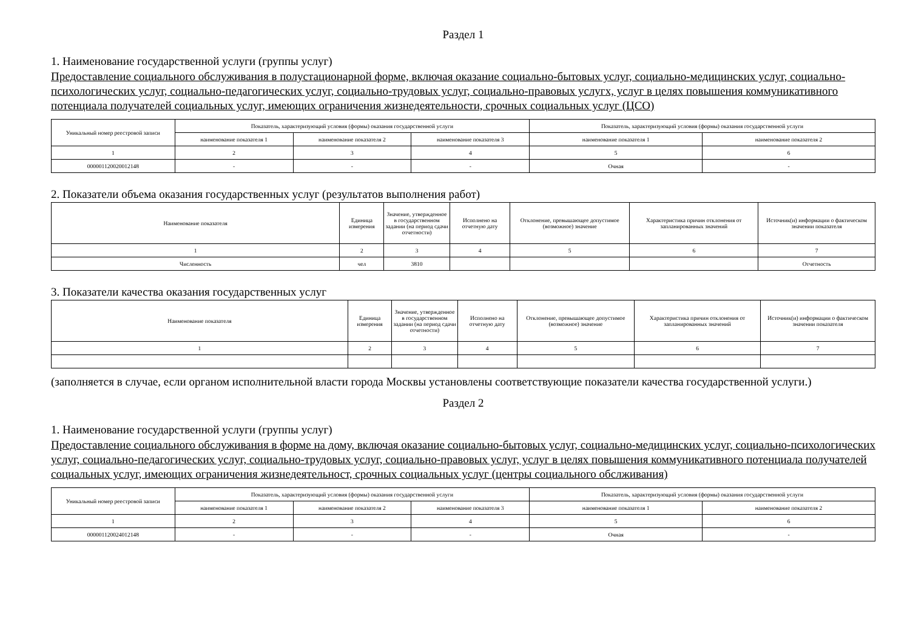Раздел 1
1. Наименование государственной услуги (группы услуг)
Предоставление социального обслуживания в полустационарной форме, включая оказание социально-бытовых услуг, социально-медицинских услуг, социально-психологических услуг, социально-педагогических услуг, социально-трудовых услуг, социально-правовых услугх, услуг в целях повышения коммуникативного потенциала получателей социальных услуг, имеющих ограничения жизнедеятельности, срочных социальных услуг (ЦСО)
| Уникальный номер реестровой записи | Показатель, характеризующий условия (формы) оказания государственной услуги | | | Показатель, характеризующий условия (формы) оказания государственной услуги | |
| --- | --- | --- | --- | --- | --- |
| | наименование показателя 1 | наименование показателя 2 | наименование показателя 3 | наименование показателя 1 | наименование показателя 2 |
| 1 | 2 | 3 | 4 | 5 | 6 |
| 000001120020012148 | - | - | - | Очная | - |
2. Показатели объема оказания государственных услуг (результатов выполнения работ)
| Наименование показателя | Единица измерения | Значение, утвержденное в государственном задании (на период сдачи отчетности) | Исполнено на отчетную дату | Отклонение, превышающее допустимое (возможное) значение | Характеристика причин отклонения от запланированных значений | Источник(и) информации о фактическом значении показателя |
| --- | --- | --- | --- | --- | --- | --- |
| 1 | 2 | 3 | 4 | 5 | 6 | 7 |
| Численность | чел | 3810 | | | | Отчетность |
3. Показатели качества оказания государственных услуг
| Наименование показателя | Единица измерения | Значение, утвержденное в государственном задании (на период сдачи отчетности) | Исполнено на отчетную дату | Отклонение, превышающее допустимое (возможное) значение | Характеристика причин отклонения от запланированных значений | Источник(и) информации о фактическом значении показателя |
| --- | --- | --- | --- | --- | --- | --- |
| 1 | 2 | 3 | 4 | 5 | 6 | 7 |
(заполняется в случае, если органом исполнительной власти города Москвы установлены соответствующие показатели качества государственной услуги.)
Раздел 2
1. Наименование государственной услуги (группы услуг)
Предоставление социального обслуживания в форме на дому, включая оказание социально-бытовых услуг, социально-медицинских услуг, социально-психологических услуг, социально-педагогических услуг, социально-трудовых услуг, социально-правовых услуг, услуг в целях повышения коммуникативного потенциала получателей социальных услуг, имеющих ограничения жизнедеятельност, срочных социальных услуг (центры социального обслживания)
| Уникальный номер реестровой записи | Показатель, характеризующий условия (формы) оказания государственной услуги | | | Показатель, характеризующий условия (формы) оказания государственной услуги | |
| --- | --- | --- | --- | --- | --- |
| | наименование показателя 1 | наименование показателя 2 | наименование показателя 3 | наименование показателя 1 | наименование показателя 2 |
| 1 | 2 | 3 | 4 | 5 | 6 |
| 000001120024012148 | - | - | - | Очная | - |